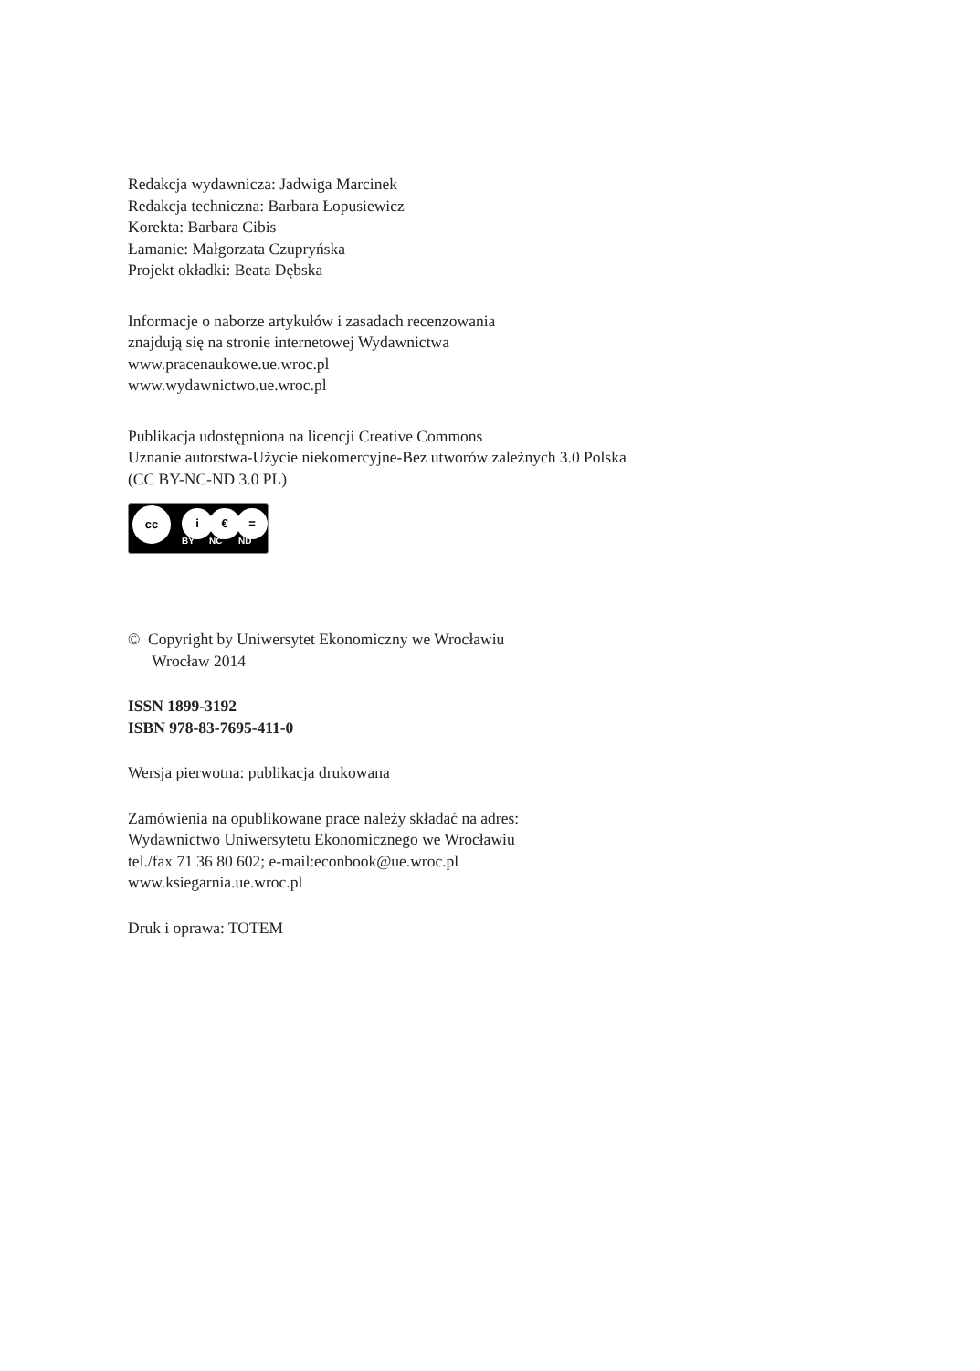Redakcja wydawnicza: Jadwiga Marcinek
Redakcja techniczna: Barbara Łopusiewicz
Korekta: Barbara Cibis
Łamanie: Małgorzata Czupryńska
Projekt okładki: Beata Dębska
Informacje o naborze artykułów i zasadach recenzowania
znajdują się na stronie internetowej Wydawnictwa
www.pracenaukowe.ue.wroc.pl
www.wydawnictwo.ue.wroc.pl
Publikacja udostępniona na licencji Creative Commons
Uznanie autorstwa-Użycie niekomercyjne-Bez utworów zależnych 3.0 Polska
(CC BY-NC-ND 3.0 PL)
cc i € =
BY NC ND
© Copyright by Uniwersytet Ekonomiczny we Wrocławiu
Wrocław 2014
ISSN 1899-3192
ISBN 978-83-7695-411-0
Wersja pierwotna: publikacja drukowana
Zamówienia na opublikowane prace należy składać na adres:
Wydawnictwo Uniwersytetu Ekonomicznego we Wrocławiu
tel./fax 71 36 80 602; e-mail:econbook@ue.wroc.pl
www.ksiegarnia.ue.wroc.pl
Druk i oprawa: TOTEM